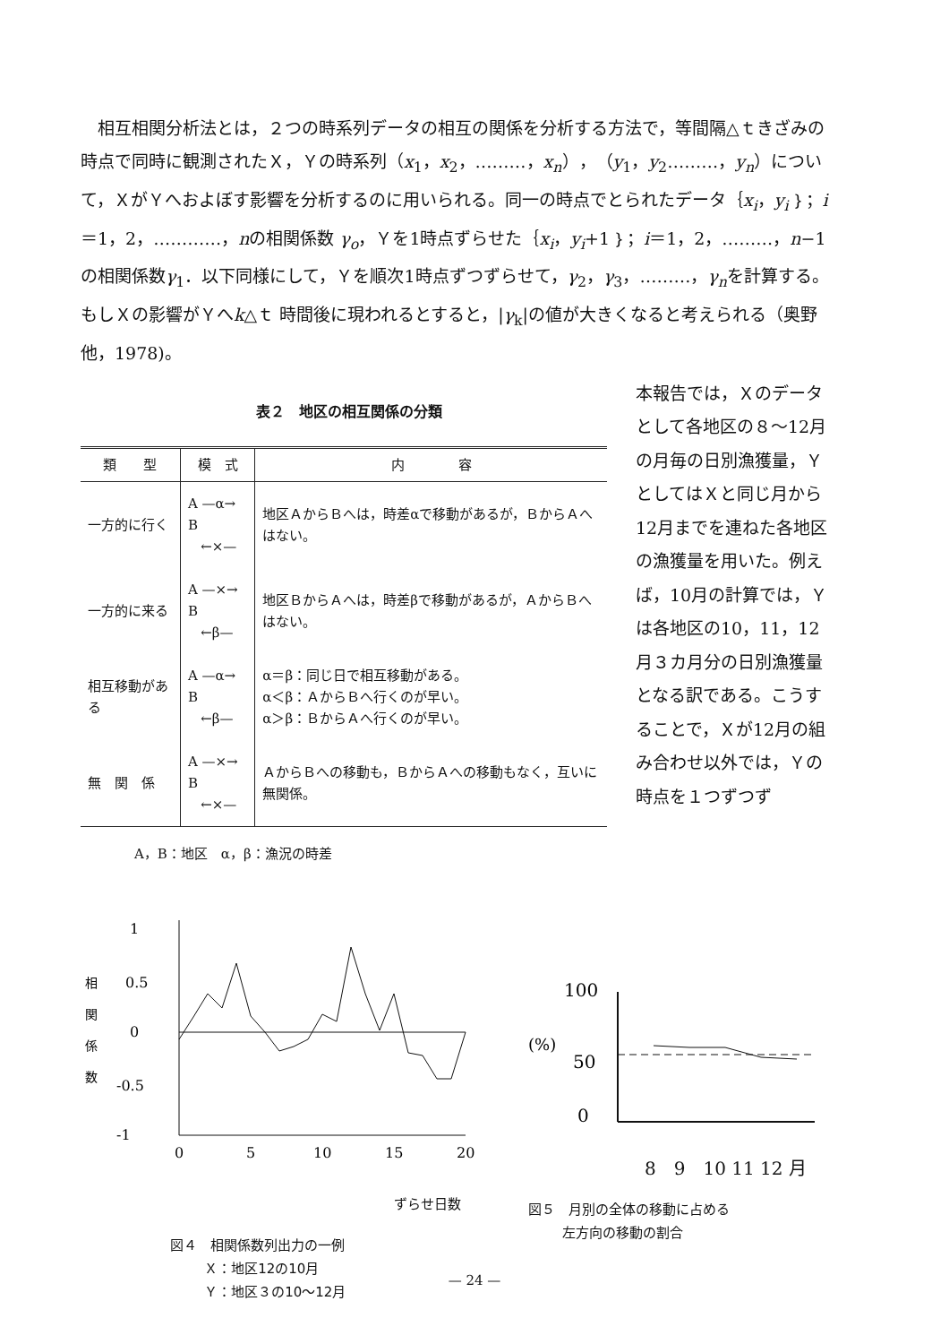相互相関分析法とは，２つの時系列データの相互の関係を分析する方法で，等間隔△ｔきざみの時点で同時に観測されたＸ，Ｙの時系列（x<sub>1</sub>，x<sub>2</sub>，………，x<sub>n</sub>），（y<sub>1</sub>，y<sub>2</sub>………，y<sub>n</sub>）について，ＸがＹへおよぼす影響を分析するのに用いられる。同一の時点でとられたデータ｛x<sub>i</sub>，y<sub>i</sub>｝；i＝1，2，…………，nの相関係数 γ<sub>o</sub>，Ｙを1時点ずらせた｛x<sub>i</sub>，y<sub>i</sub>+1｝；i＝1，2，………，n−1の相関係数γ<sub>1</sub>．以下同様にして，Ｙを順次1時点ずつずらせて，γ<sub>2</sub>，γ<sub>3</sub>，………，γ<sub>n</sub>を計算する。もしＸの影響がＹへk△ｔ 時間後に現われるとすると，|γ<sub>k</sub>|の値が大きくなると考えられる（奥野他，1978)。
表２　地区の相互関係の分類
| 類 型 | 模 式 | 内 容 |
| --- | --- | --- |
| 一方的に行く | A —α→ B ←×— | 地区ＡからＢへは，時差αで移動があるが，ＢからＡへはない。 |
| 一方的に来る | A —×→ B ←β— | 地区ＢからＡへは，時差βで移動があるが，ＡからＢへはない。 |
| 相互移動がある | A —α→ B ←β— | α＝β：同じ日で相互移動がある。 α＜β：ＡからＢへ行くのが早い。 α＞β：ＢからＡへ行くのが早い。 |
| 無 関 係 | A —×→ B ←×— | ＡからＢへの移動も，ＢからＡへの移動もなく，互いに無関係。 |
A，B：地区　α，β：漁況の時差
本報告では，Ｘのデータとして各地区の８～12月の月毎の日別漁獲量，ＹとしてはＸと同じ月から12月までを連ねた各地区の漁獲量を用いた。例えば，10月の計算では，Ｙは各地区の10，11，12月３カ月分の日別漁獲量となる訳である。こうすることで，Ｘが12月の組み合わせ以外では，Ｙの時点を１つずつず
相
関
係
数
1
0.5
0
-0.5
-1
0
5
10
15
20
ずらせ日数
図４　相関係数列出力の一例
Ｘ：地区12の10月
Ｙ：地区３の10～12月
100
(%)
50
0
8　9　10 11 12 月
図５　月別の全体の移動に占める
左方向の移動の割合
— 24 —